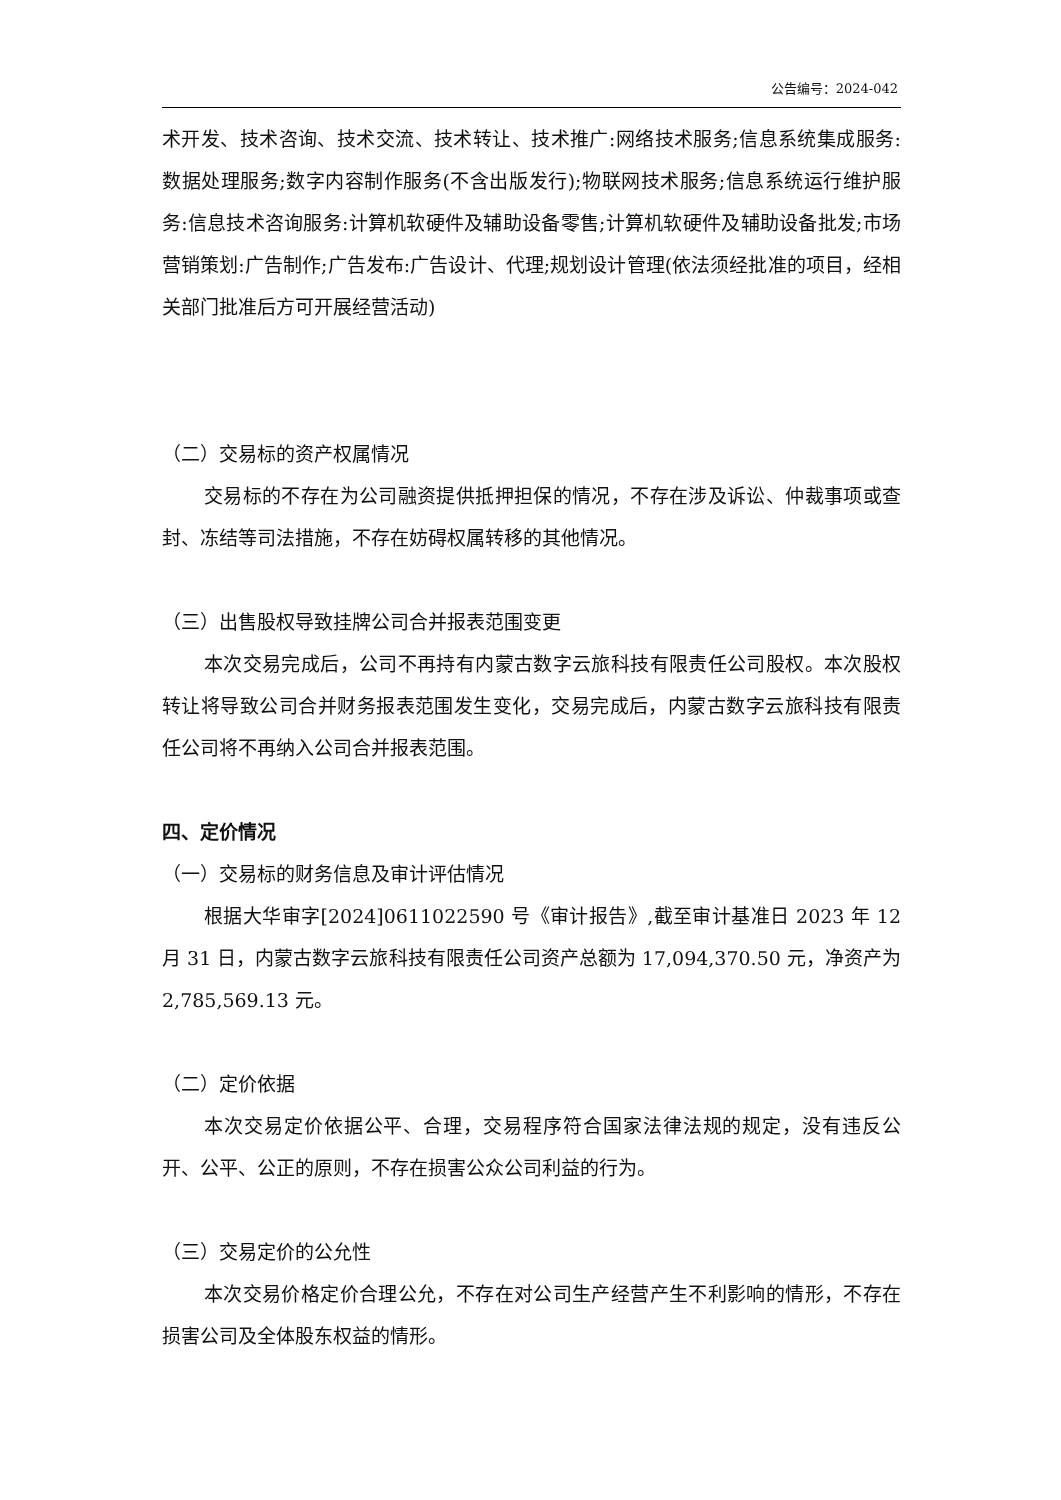公告编号：2024-042
术开发、技术咨询、技术交流、技术转让、技术推广:网络技术服务;信息系统集成服务:数据处理服务;数字内容制作服务(不含出版发行);物联网技术服务;信息系统运行维护服务:信息技术咨询服务:计算机软硬件及辅助设备零售;计算机软硬件及辅助设备批发;市场营销策划:广告制作;广告发布:广告设计、代理;规划设计管理(依法须经批准的项目，经相关部门批准后方可开展经营活动)
（二）交易标的资产权属情况
交易标的不存在为公司融资提供抵押担保的情况，不存在涉及诉讼、仲裁事项或查封、冻结等司法措施，不存在妨碍权属转移的其他情况。
（三）出售股权导致挂牌公司合并报表范围变更
本次交易完成后，公司不再持有内蒙古数字云旅科技有限责任公司股权。本次股权转让将导致公司合并财务报表范围发生变化，交易完成后，内蒙古数字云旅科技有限责任公司将不再纳入公司合并报表范围。
四、定价情况
（一）交易标的财务信息及审计评估情况
根据大华审字[2024]0611022590 号《审计报告》,截至审计基准日 2023 年 12 月 31 日，内蒙古数字云旅科技有限责任公司资产总额为 17,094,370.50 元，净资产为 2,785,569.13 元。
（二）定价依据
本次交易定价依据公平、合理，交易程序符合国家法律法规的规定，没有违反公开、公平、公正的原则，不存在损害公众公司利益的行为。
（三）交易定价的公允性
本次交易价格定价合理公允，不存在对公司生产经营产生不利影响的情形，不存在损害公司及全体股东权益的情形。